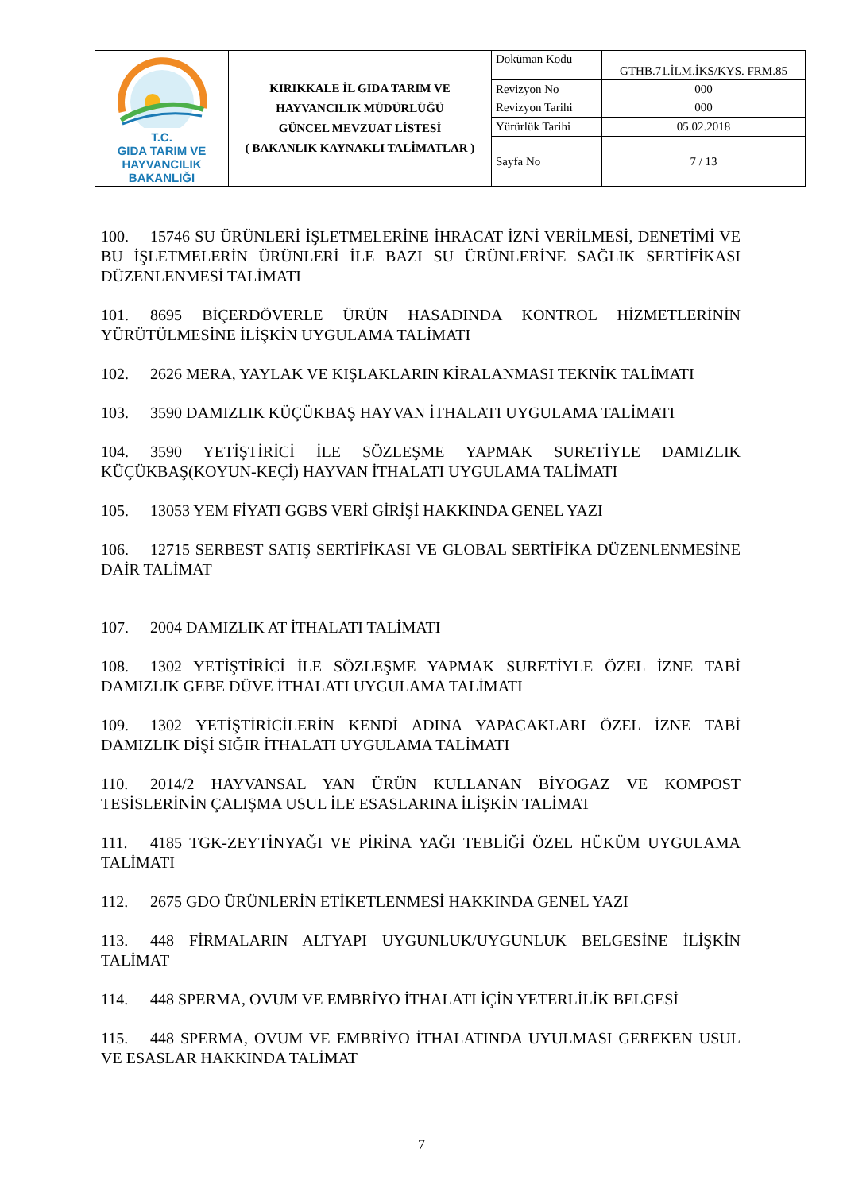| T.C. GIDA TARIM VE HAYVANCILIK BAKANLIĞI | KIRIKKALE İL GIDA TARIM VE HAYVANCILIK MÜDÜRLÜĞÜ GÜNCEL MEVZUAT LİSTESİ ( BAKANLIK KAYNAKLI TALİMATLAR ) | Doküman Kodu | GTHB.71.İLM.İKS/KYS. FRM.85 |
| | | Revizyon No | 000 |
| | | Revizyon Tarihi | 000 |
| | | Yürürlük Tarihi | 05.02.2018 |
| | | Sayfa No | 7 / 13 |
100. 15746 SU ÜRÜNLERİ İŞLETMELERİNE İHRACAT İZNİ VERİLMESİ, DENETİMİ VE BU İŞLETMELERİN ÜRÜNLERİ İLE BAZI SU ÜRÜNLERİNE SAĞLIK SERTİFİKASI DÜZENLENMESİ TALİMATI
101. 8695 BİÇERDÖVERLE ÜRÜN HASADINDA KONTROL HİZMETLERİNİN YÜRÜTÜLMESİNE İLİŞKİN UYGULAMA TALİMATI
102. 2626 MERA, YAYLAK VE KIŞLAKLARIN KİRALANMASI TEKNİK TALİMATI
103. 3590 DAMIZLIK KÜÇÜKBAŞ HAYVAN İTHALATI UYGULAMA TALİMATI
104. 3590 YETİŞTİRİCİ İLE SÖZLEŞME YAPMAK SURETİYLE DAMIZLIK KÜÇÜKBAŞ(KOYUN-KEÇİ) HAYVAN İTHALATI UYGULAMA TALİMATI
105. 13053 YEM FİYATI GGBS VERİ GİRİŞİ HAKKINDA GENEL YAZI
106. 12715 SERBEST SATIŞ SERTİFİKASI VE GLOBAL SERTİFİKA DÜZENLENMESİNE DAİR TALİMAT
107. 2004 DAMIZLIK AT İTHALATI TALİMATI
108. 1302 YETİŞTİRİCİ İLE SÖZLEŞME YAPMAK SURETİYLE ÖZEL İZNE TABİ DAMIZLIK GEBE DÜVE İTHALATI UYGULAMA TALİMATI
109. 1302 YETİŞTİRİCİLERİN KENDİ ADINA YAPACAKLARI ÖZEL İZNE TABİ DAMIZLIK DİŞİ SIĞIR İTHALATI UYGULAMA TALİMATI
110. 2014/2 HAYVANSAL YAN ÜRÜN KULLANAN BİYOGAZ VE KOMPOST TESİSLERİNİN ÇALIŞMA USUL İLE ESASLARINA İLİŞKİN TALİMAT
111. 4185 TGK-ZEYTİNYAĞI VE PİRİNA YAĞI TEBLİĞİ ÖZEL HÜKÜM UYGULAMA TALİMATI
112. 2675 GDO ÜRÜNLERİN ETİKETLENMESİ HAKKINDA GENEL YAZI
113. 448 FİRMALARIN ALTYAPI UYGUNLUK/UYGUNLUK BELGESİNE İLİŞKİN TALİMAT
114. 448 SPERMA, OVUM VE EMBRİYO İTHALATI İÇİN YETERLİLİK BELGESİ
115. 448 SPERMA, OVUM VE EMBRİYO İTHALATINDA UYULMASI GEREKEN USUL VE ESASLAR HAKKINDA TALİMAT
7